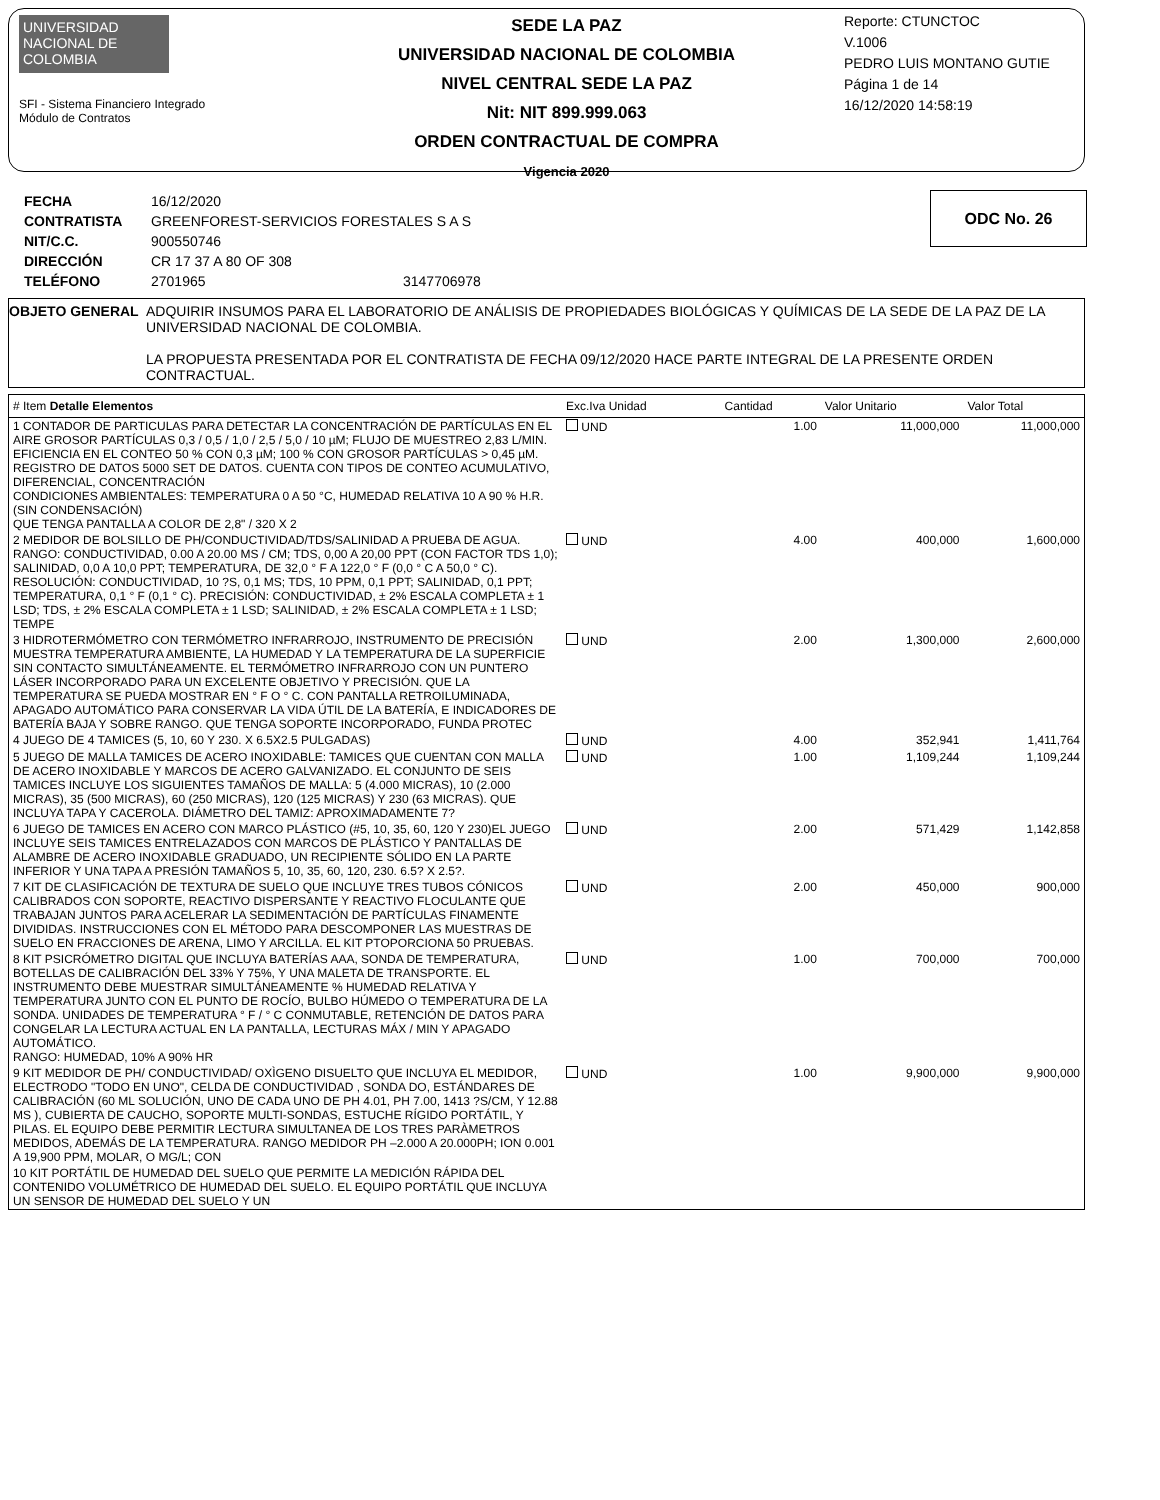UNIVERSIDAD NACIONAL DE COLOMBIA
SFI - Sistema Financiero Integrado
Módulo de Contratos
SEDE LA PAZ
UNIVERSIDAD NACIONAL DE COLOMBIA
NIVEL CENTRAL SEDE LA PAZ
Nit: NIT 899.999.063
ORDEN CONTRACTUAL DE COMPRA
Vigencia 2020
Reporte: CTUNCTOC
V.1006
PEDRO LUIS MONTANO GUTIE
Página 1 de 14
16/12/2020 14:58:19
| FECHA | 16/12/2020 | |
| CONTRATISTA | GREENFOREST-SERVICIOS FORESTALES S A S | |
| NIT/C.C. | 900550746 | |
| DIRECCIÓN | CR 17 37 A 80 OF 308 | |
| TELÉFONO | 2701965 | 3147706978 |
ODC No. 26
OBJETO GENERAL ADQUIRIR INSUMOS PARA EL LABORATORIO DE ANÁLISIS DE PROPIEDADES BIOLÓGICAS Y QUÍMICAS DE LA SEDE DE LA PAZ DE LA UNIVERSIDAD NACIONAL DE COLOMBIA.
LA PROPUESTA PRESENTADA POR EL CONTRATISTA DE FECHA 09/12/2020 HACE PARTE INTEGRAL DE LA PRESENTE ORDEN CONTRACTUAL.
| # Item Detalle Elementos | Exc.Iva Unidad | Cantidad | Valor Unitario | Valor Total |
| --- | --- | --- | --- | --- |
| 1 CONTADOR DE PARTICULAS PARA DETECTAR LA CONCENTRACIÓN DE PARTÍCULAS EN EL AIRE GROSOR PARTÍCULAS 0,3 / 0,5 / 1,0 / 2,5 / 5,0 / 10 µM; FLUJO DE MUESTREO 2,83 L/MIN. EFICIENCIA EN EL CONTEO 50 % CON 0,3 µM; 100 % CON GROSOR PARTÍCULAS > 0,45 µM. REGISTRO DE DATOS 5000 SET DE DATOS. CUENTA CON TIPOS DE CONTEO ACUMULATIVO, DIFERENCIAL, CONCENTRACIÓN CONDICIONES AMBIENTALES: TEMPERATURA 0 A 50 °C, HUMEDAD RELATIVA 10 A 90 % H.R. (SIN CONDENSACIÓN) QUE TENGA PANTALLA A COLOR DE 2,8" / 320 X 2 | UND | 1.00 | 11,000,000 | 11,000,000 |
| 2 MEDIDOR DE BOLSILLO DE PH/CONDUCTIVIDAD/TDS/SALINIDAD A PRUEBA DE AGUA. RANGO: CONDUCTIVIDAD, 0.00 A 20.00 MS / CM; TDS, 0,00 A 20,00 PPT (CON FACTOR TDS 1,0); SALINIDAD, 0,0 A 10,0 PPT; TEMPERATURA, DE 32,0 ° F A 122,0 ° F (0,0 ° C A 50,0 ° C). RESOLUCIÓN: CONDUCTIVIDAD, 10 ?S, 0,1 MS; TDS, 10 PPM, 0,1 PPT; SALINIDAD, 0,1 PPT; TEMPERATURA, 0,1 ° F (0,1 ° C). PRECISIÓN: CONDUCTIVIDAD, ± 2% ESCALA COMPLETA ± 1 LSD; TDS, ± 2% ESCALA COMPLETA ± 1 LSD; SALINIDAD, ± 2% ESCALA COMPLETA ± 1 LSD; TEMPE | UND | 4.00 | 400,000 | 1,600,000 |
| 3 HIDROTERMÓMETRO CON TERMÓMETRO INFRARROJO, INSTRUMENTO DE PRECISIÓN MUESTRA TEMPERATURA AMBIENTE, LA HUMEDAD Y LA TEMPERATURA DE LA SUPERFICIE SIN CONTACTO SIMULTÁNEAMENTE. EL TERMÓMETRO INFRARROJO CON UN PUNTERO LÁSER INCORPORADO PARA UN EXCELENTE OBJETIVO Y PRECISIÓN. QUE LA TEMPERATURA SE PUEDA MOSTRAR EN ° F O ° C. CON PANTALLA RETROILUMINADA, APAGADO AUTOMÁTICO PARA CONSERVAR LA VIDA ÚTIL DE LA BATERÍA, E INDICADORES DE BATERÍA BAJA Y SOBRE RANGO. QUE TENGA SOPORTE INCORPORADO, FUNDA PROTEC | UND | 2.00 | 1,300,000 | 2,600,000 |
| 4 JUEGO DE 4 TAMICES (5, 10, 60 Y 230. X 6.5X2.5 PULGADAS) | UND | 4.00 | 352,941 | 1,411,764 |
| 5 JUEGO DE MALLA TAMICES DE ACERO INOXIDABLE: TAMICES QUE CUENTAN CON MALLA DE ACERO INOXIDABLE Y MARCOS DE ACERO GALVANIZADO. EL CONJUNTO DE SEIS TAMICES INCLUYE LOS SIGUIENTES TAMAÑOS DE MALLA: 5 (4.000 MICRAS), 10 (2.000 MICRAS), 35 (500 MICRAS), 60 (250 MICRAS), 120 (125 MICRAS) Y 230 (63 MICRAS). QUE INCLUYA TAPA Y CACEROLA. DIÁMETRO DEL TAMIZ: APROXIMADAMENTE 7? | UND | 1.00 | 1,109,244 | 1,109,244 |
| 6 JUEGO DE TAMICES EN ACERO CON MARCO PLÁSTICO (#5, 10, 35, 60, 120 Y 230)EL JUEGO INCLUYE SEIS TAMICES ENTRELAZADOS CON MARCOS DE PLÁSTICO Y PANTALLAS DE ALAMBRE DE ACERO INOXIDABLE GRADUADO, UN RECIPIENTE SÓLIDO EN LA PARTE INFERIOR Y UNA TAPA A PRESIÓN TAMAÑOS 5, 10, 35, 60, 120, 230. 6.5? X 2.5?. | UND | 2.00 | 571,429 | 1,142,858 |
| 7 KIT DE CLASIFICACIÓN DE TEXTURA DE SUELO QUE INCLUYE TRES TUBOS CÓNICOS CALIBRADOS CON SOPORTE, REACTIVO DISPERSANTE Y REACTIVO FLOCULANTE QUE TRABAJAN JUNTOS PARA ACELERAR LA SEDIMENTACIÓN DE PARTÍCULAS FINAMENTE DIVIDIDAS. INSTRUCCIONES CON EL MÉTODO PARA DESCOMPONER LAS MUESTRAS DE SUELO EN FRACCIONES DE ARENA, LIMO Y ARCILLA. EL KIT PTOPORCIONA 50 PRUEBAS. | UND | 2.00 | 450,000 | 900,000 |
| 8 KIT PSICRÓMETRO DIGITAL QUE INCLUYA BATERÍAS AAA, SONDA DE TEMPERATURA, BOTELLAS DE CALIBRACIÓN DEL 33% Y 75%, Y UNA MALETA DE TRANSPORTE. EL INSTRUMENTO DEBE MUESTRAR SIMULTÁNEAMENTE % HUMEDAD RELATIVA Y TEMPERATURA JUNTO CON EL PUNTO DE ROCÍO, BULBO HÚMEDO O TEMPERATURA DE LA SONDA. UNIDADES DE TEMPERATURA ° F / ° C CONMUTABLE, RETENCIÓN DE DATOS PARA CONGELAR LA LECTURA ACTUAL EN LA PANTALLA, LECTURAS MÁX / MIN Y APAGADO AUTOMÁTICO. RANGO: HUMEDAD, 10% A 90% HR | UND | 1.00 | 700,000 | 700,000 |
| 9 KIT MEDIDOR DE PH/ CONDUCTIVIDAD/ OXÌGENO DISUELTO QUE INCLUYA EL MEDIDOR, ELECTRODO "TODO EN UNO", CELDA DE CONDUCTIVIDAD , SONDA DO, ESTÁNDARES DE CALIBRACIÓN (60 ML SOLUCIÓN, UNO DE CADA UNO DE PH 4.01, PH 7.00, 1413 ?S/CM, Y 12.88 MS ), CUBIERTA DE CAUCHO, SOPORTE MULTI-SONDAS, ESTUCHE RÍGIDO PORTÁTIL, Y PILAS. EL EQUIPO DEBE PERMITIR LECTURA SIMULTANEA DE LOS TRES PARÀMETROS MEDIDOS, ADEMÁS DE LA TEMPERATURA. RANGO MEDIDOR PH –2.000 A 20.000PH; ION 0.001 A 19,900 PPM, MOLAR, O MG/L; CON | UND | 1.00 | 9,900,000 | 9,900,000 |
| 10 KIT PORTÁTIL DE HUMEDAD DEL SUELO QUE PERMITE LA MEDICIÓN RÁPIDA DEL CONTENIDO VOLUMÉTRICO DE HUMEDAD DEL SUELO. EL EQUIPO PORTÁTIL QUE INCLUYA UN SENSOR DE HUMEDAD DEL SUELO Y UN | | | | |